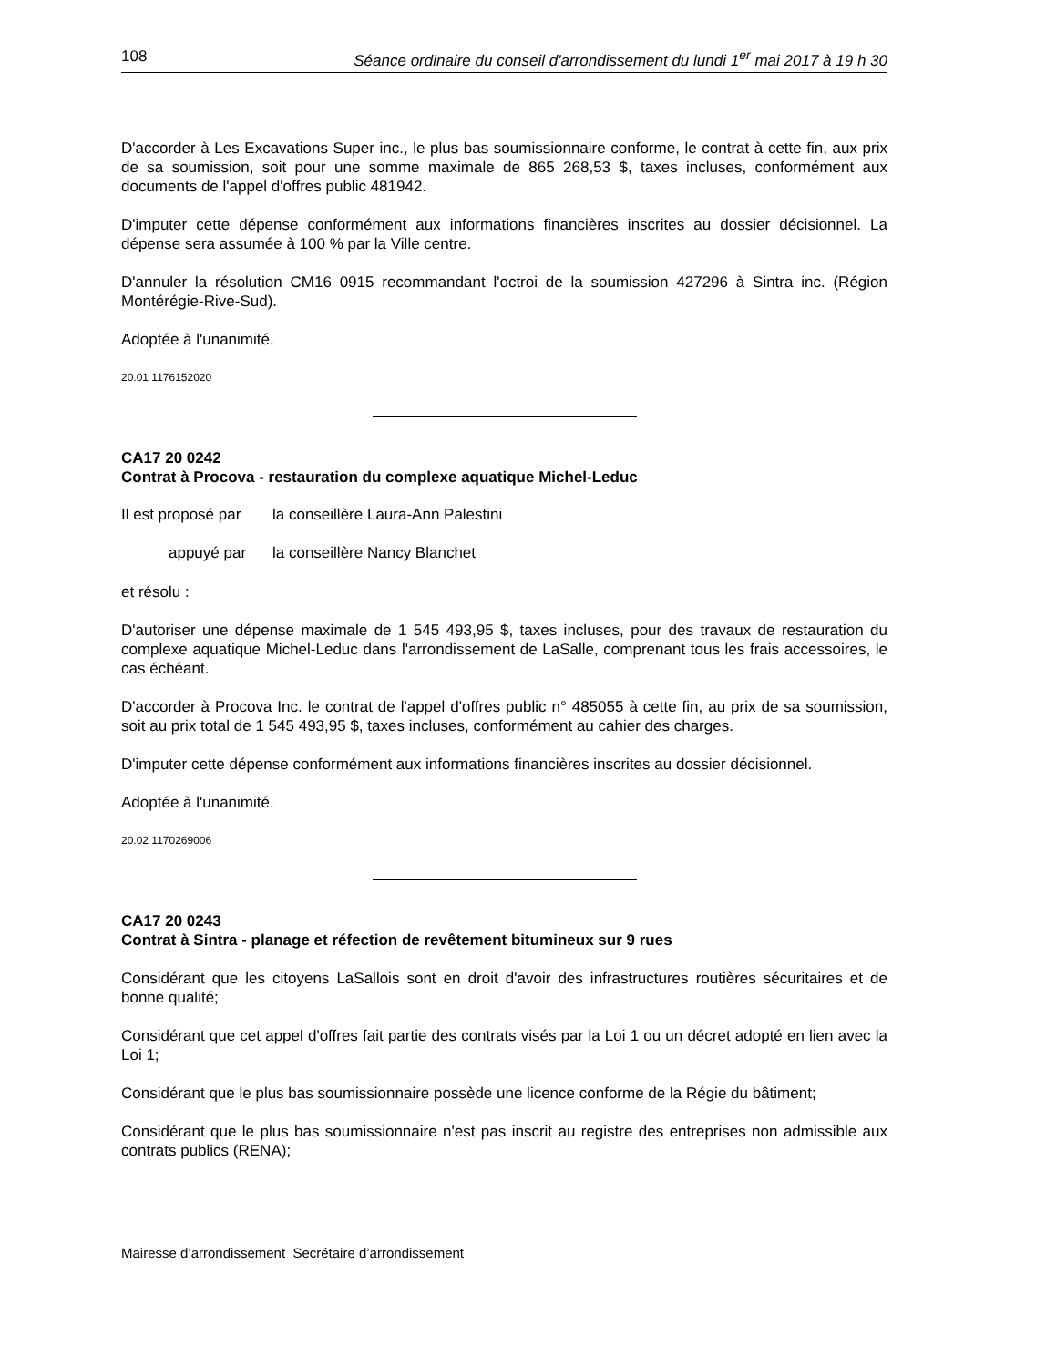108 Séance ordinaire du conseil d'arrondissement du lundi 1<sup>er</sup> mai 2017 à 19 h 30
D'accorder à Les Excavations Super inc., le plus bas soumissionnaire conforme, le contrat à cette fin, aux prix de sa soumission, soit pour une somme maximale de 865 268,53 $, taxes incluses, conformément aux documents de l'appel d'offres public 481942.
D'imputer cette dépense conformément aux informations financières inscrites au dossier décisionnel. La dépense sera assumée à 100 % par la Ville centre.
D'annuler la résolution CM16 0915 recommandant l'octroi de la soumission 427296 à Sintra inc. (Région Montérégie-Rive-Sud).
Adoptée à l'unanimité.
20.01 1176152020
CA17 20 0242
Contrat à Procova - restauration du complexe aquatique Michel-Leduc
Il est proposé par la conseillère Laura-Ann Palestini
appuyé par la conseillère Nancy Blanchet
et résolu :
D'autoriser une dépense maximale de 1 545 493,95 $, taxes incluses, pour des travaux de restauration du complexe aquatique Michel-Leduc dans l'arrondissement de LaSalle, comprenant tous les frais accessoires, le cas échéant.
D'accorder à Procova Inc. le contrat de l'appel d'offres public n° 485055 à cette fin, au prix de sa soumission, soit au prix total de 1 545 493,95 $, taxes incluses, conformément au cahier des charges.
D'imputer cette dépense conformément aux informations financières inscrites au dossier décisionnel.
Adoptée à l'unanimité.
20.02 1170269006
CA17 20 0243
Contrat à Sintra - planage et réfection de revêtement bitumineux sur 9 rues
Considérant que les citoyens LaSallois sont en droit d'avoir des infrastructures routières sécuritaires et de bonne qualité;
Considérant que cet appel d'offres fait partie des contrats visés par la Loi 1 ou un décret adopté en lien avec la Loi 1;
Considérant que le plus bas soumissionnaire possède une licence conforme de la Régie du bâtiment;
Considérant que le plus bas soumissionnaire n'est pas inscrit au registre des entreprises non admissible aux contrats publics (RENA);
Mairesse d’arrondissement Secrétaire d’arrondissement